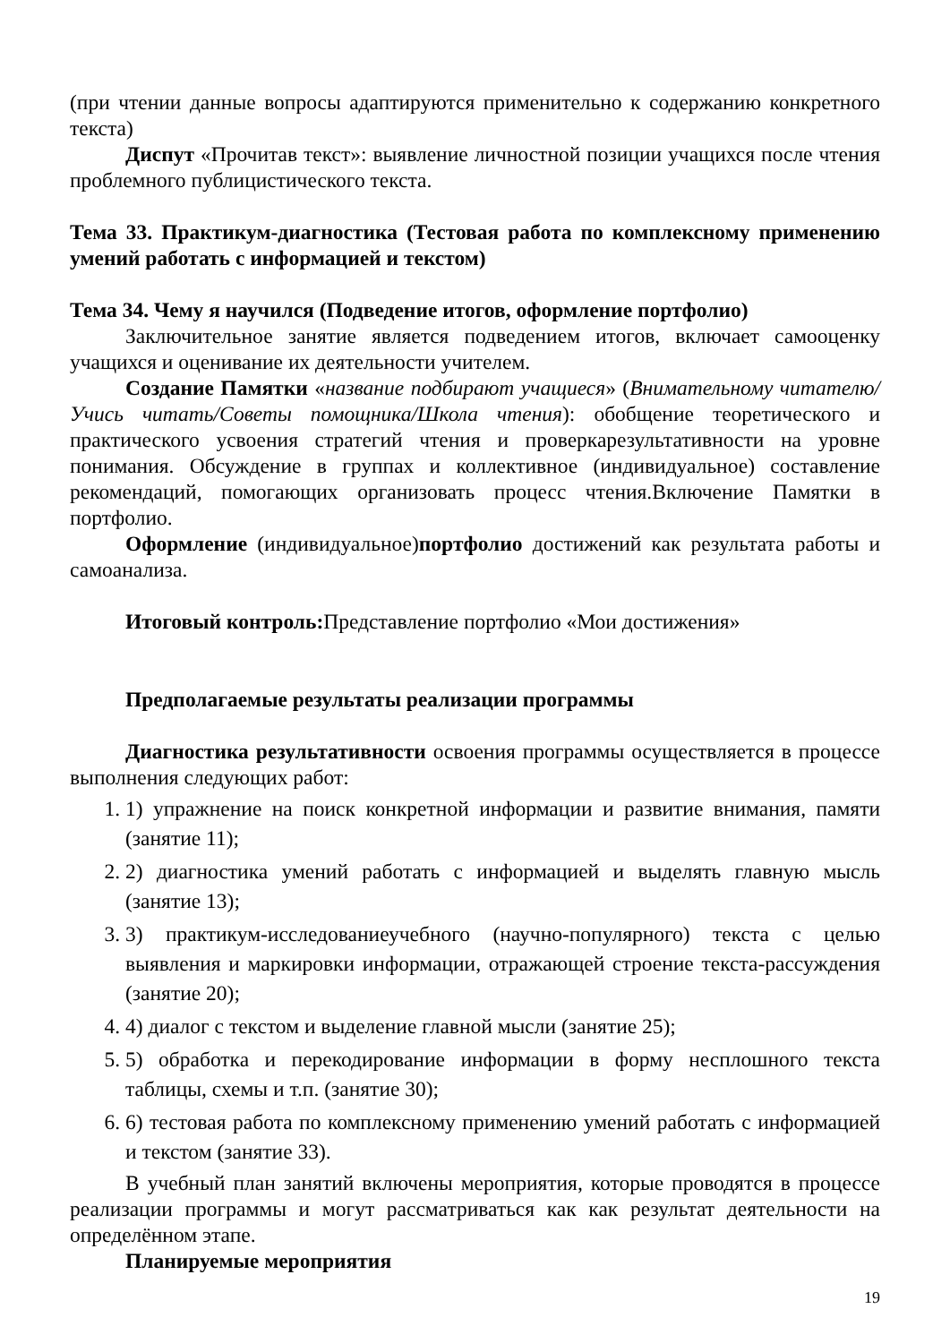(при чтении данные вопросы адаптируются применительно к содержанию конкретного текста)
Диспут «Прочитав текст»: выявление личностной позиции учащихся после чтения проблемного публицистического текста.
Тема 33. Практикум-диагностика (Тестовая работа по комплексному применению умений работать с информацией и текстом)
Тема 34. Чему я научился (Подведение итогов, оформление портфолио)
Заключительное занятие является подведением итогов, включает самооценку учащихся и оценивание их деятельности учителем.
Создание Памятки «название подбирают учащиеся» (Внимательному читателю/Учись читать/Советы помощника/Школа чтения): обобщение теоретического и практического усвоения стратегий чтения и проверкарезультативности на уровне понимания. Обсуждение в группах и коллективное (индивидуальное) составление рекомендаций, помогающих организовать процесс чтения.Включение Памятки в портфолио.
Оформление (индивидуальное)портфолио достижений как результата работы и самоанализа.
Итоговый контроль: Представление портфолио «Мои достижения»
Предполагаемые результаты реализации программы
Диагностика результативности освоения программы осуществляется в процессе выполнения следующих работ:
1. 1) упражнение на поиск конкретной информации и развитие внимания, памяти (занятие 11);
2. 2) диагностика умений работать с информацией и выделять главную мысль (занятие 13);
3. 3) практикум-исследованиеучебного (научно-популярного) текста с целью выявления и маркировки информации, отражающей строение текста-рассуждения (занятие 20);
4. 4) диалог с текстом и выделение главной мысли (занятие 25);
5. 5) обработка и перекодирование информации в форму несплошного текста таблицы, схемы и т.п. (занятие 30);
6. 6) тестовая работа по комплексному применению умений работать с информацией и текстом (занятие 33).
В учебный план занятий включены мероприятия, которые проводятся в процессе реализации программы и могут рассматриваться как как результат деятельности на определённом этапе.
Планируемые мероприятия
19